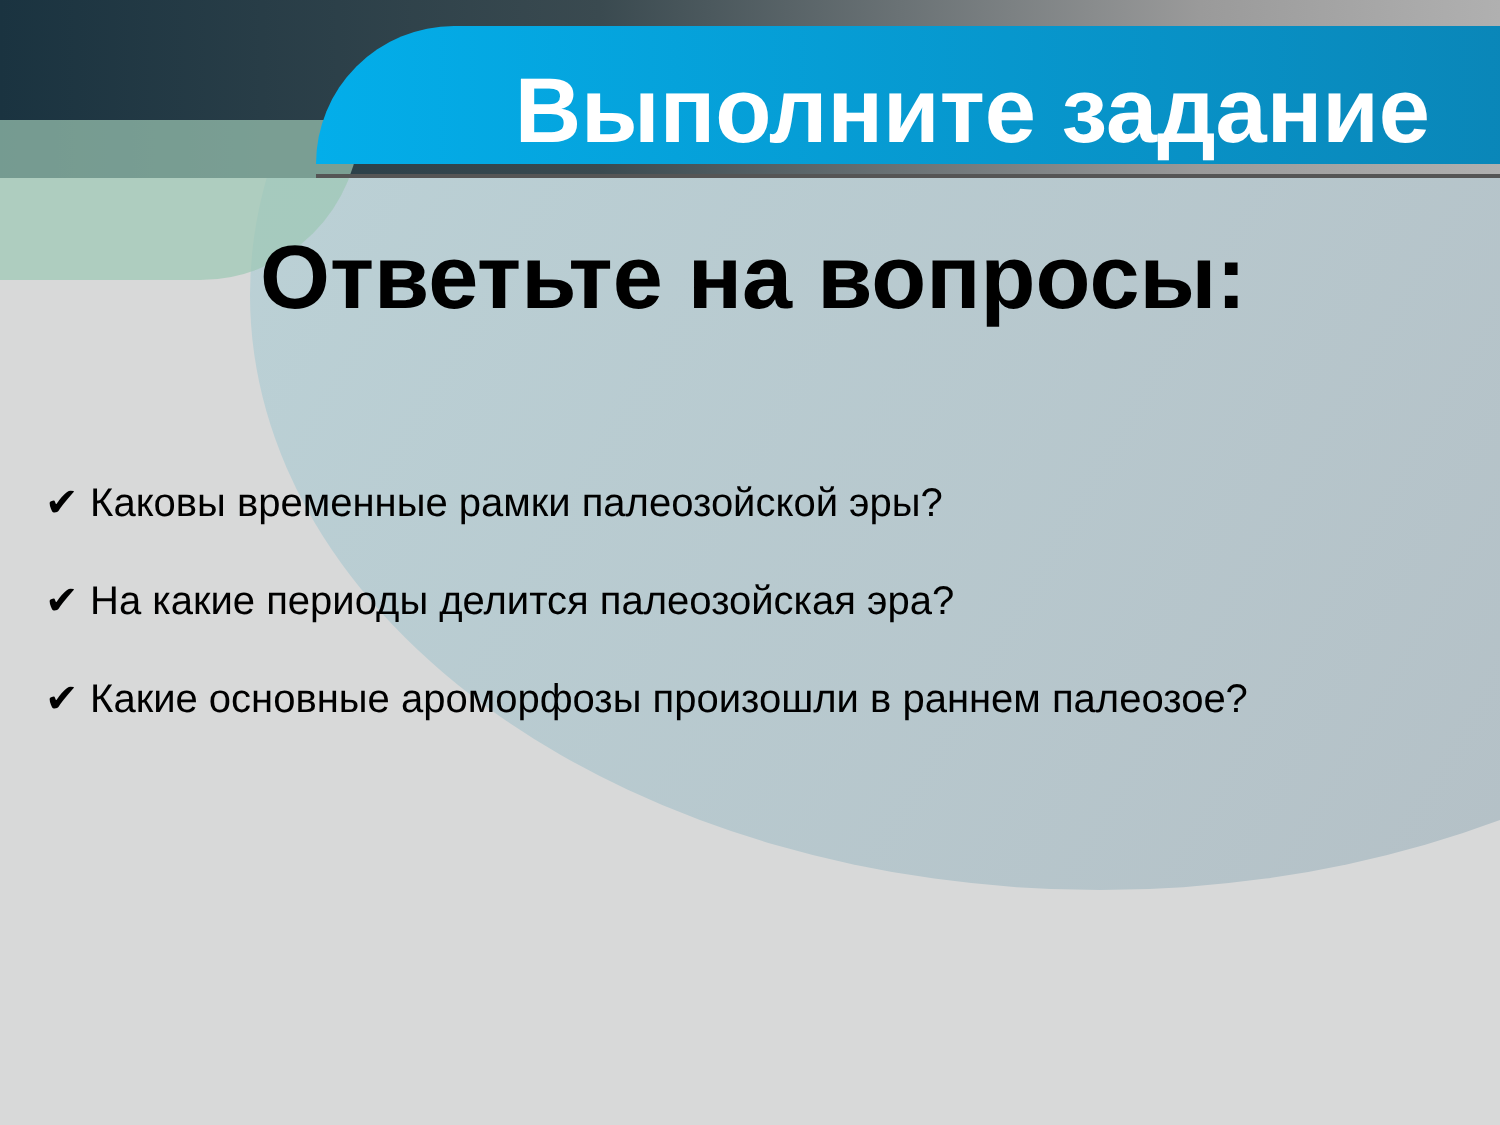Выполните задание
Ответьте на вопросы:
✔ Каковы временные рамки палеозойской эры?
✔ На какие периоды делится палеозойская эра?
✔ Какие основные ароморфозы произошли в раннем палеозое?